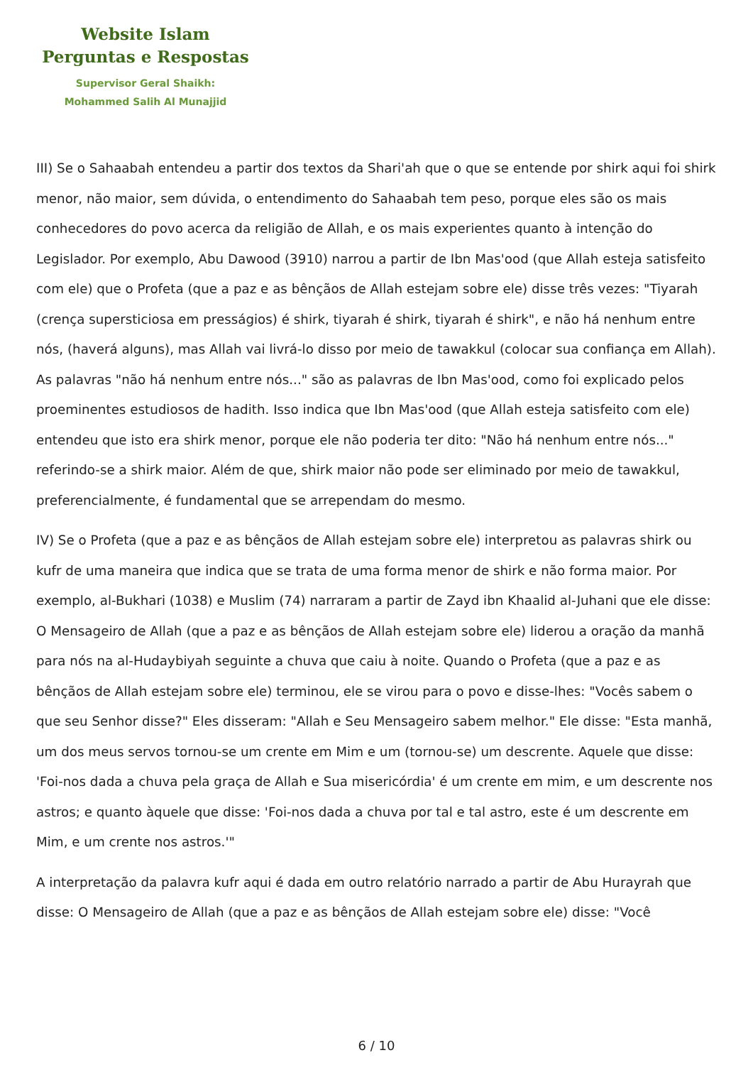Website Islam
Perguntas e Respostas
Supervisor Geral Shaikh:
Mohammed Salih Al Munajjid
III) Se o Sahaabah entendeu a partir dos textos da Shari'ah que o que se entende por shirk aqui foi shirk menor, não maior, sem dúvida, o entendimento do Sahaabah tem peso, porque eles são os mais conhecedores do povo acerca da religião de Allah, e os mais experientes quanto à intenção do Legislador. Por exemplo, Abu Dawood (3910) narrou a partir de Ibn Mas'ood (que Allah esteja satisfeito com ele) que o Profeta (que a paz e as bênçãos de Allah estejam sobre ele) disse três vezes: "Tiyarah (crença supersticiosa em presságios) é shirk, tiyarah é shirk, tiyarah é shirk", e não há nenhum entre nós, (haverá alguns), mas Allah vai livrá-lo disso por meio de tawakkul (colocar sua confiança em Allah). As palavras "não há nenhum entre nós..." são as palavras de Ibn Mas'ood, como foi explicado pelos proeminentes estudiosos de hadith. Isso indica que Ibn Mas'ood (que Allah esteja satisfeito com ele) entendeu que isto era shirk menor, porque ele não poderia ter dito: "Não há nenhum entre nós..." referindo-se a shirk maior. Além de que, shirk maior não pode ser eliminado por meio de tawakkul, preferencialmente, é fundamental que se arrependam do mesmo.
IV) Se o Profeta (que a paz e as bênçãos de Allah estejam sobre ele) interpretou as palavras shirk ou kufr de uma maneira que indica que se trata de uma forma menor de shirk e não forma maior. Por exemplo, al-Bukhari (1038) e Muslim (74) narraram a partir de Zayd ibn Khaalid al-Juhani que ele disse: O Mensageiro de Allah (que a paz e as bênçãos de Allah estejam sobre ele) liderou a oração da manhã para nós na al-Hudaybiyah seguinte a chuva que caiu à noite. Quando o Profeta (que a paz e as bênçãos de Allah estejam sobre ele) terminou, ele se virou para o povo e disse-lhes: "Vocês sabem o que seu Senhor disse?" Eles disseram: "Allah e Seu Mensageiro sabem melhor." Ele disse: "Esta manhã, um dos meus servos tornou-se um crente em Mim e um (tornou-se) um descrente. Aquele que disse: 'Foi-nos dada a chuva pela graça de Allah e Sua misericórdia' é um crente em mim, e um descrente nos astros; e quanto àquele que disse: 'Foi-nos dada a chuva por tal e tal astro, este é um descrente em Mim, e um crente nos astros.'"
A interpretação da palavra kufr aqui é dada em outro relatório narrado a partir de Abu Hurayrah que disse: O Mensageiro de Allah (que a paz e as bênçãos de Allah estejam sobre ele) disse: "Você
6 / 10